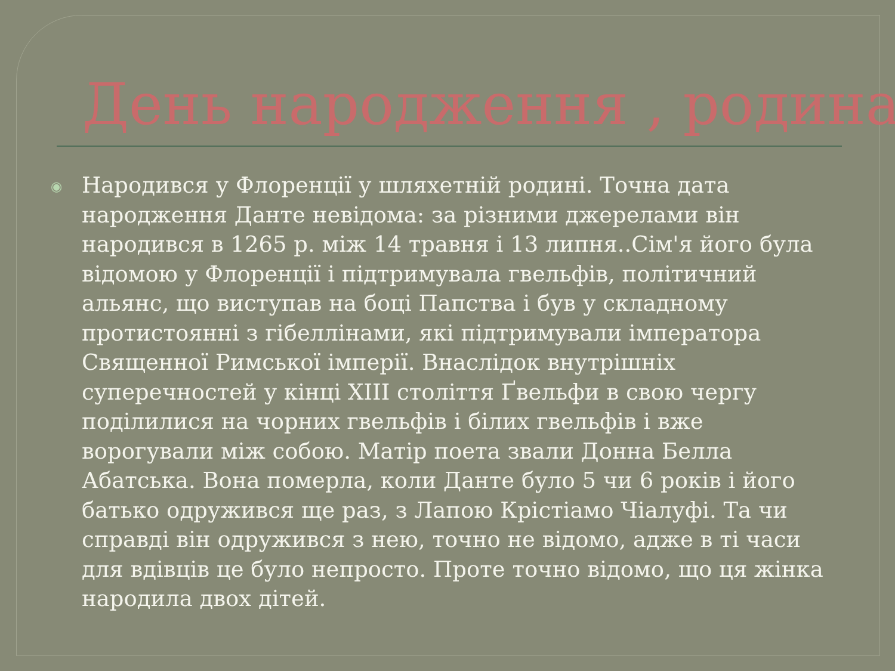День народження , родина
◉
Народився у Флоренції у шляхетній родині. Точна дата народження Данте невідома: за різними джерелами він народився в 1265 р. між 14 травня і 13 липня..Сім'я його була відомою у Флоренції і підтримувала гвельфів, політичний альянс, що виступав на боці Папства і був у складному протистоянні з гібеллінами, які підтримували імператора Священної Римської імперії. Внаслідок внутрішніх суперечностей у кінці XIII століття Ґвельфи в свою чергу поділилися на чорних гвельфів і білих гвельфів і вже ворогували між собою. Матір поета звали Донна Белла Абатська. Вона померла, коли Данте було 5 чи 6 років і його батько одружився ще раз, з Лапою Крістіамо Чіалуфі. Та чи справді він одружився з нею, точно не відомо, адже в ті часи для вдівців це було непросто. Проте точно відомо, що ця жінка народила двох дітей.